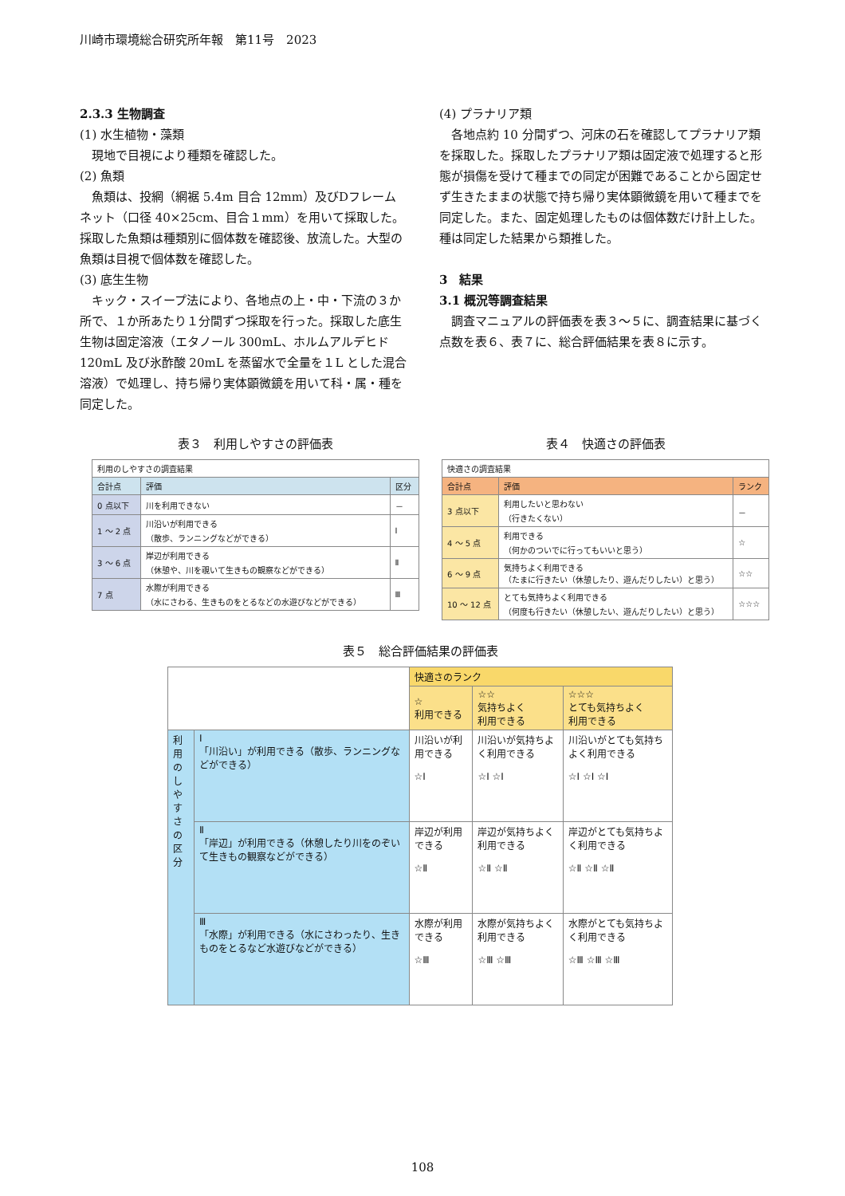川崎市環境総合研究所年報　第11号　2023
2.3.3 生物調査
(1) 水生植物・藻類
　現地で目視により種類を確認した。
(2) 魚類
　魚類は、投網（網裾 5.4m 目合 12mm）及びDフレームネット（口径 40×25cm、目合１mm）を用いて採取した。採取した魚類は種類別に個体数を確認後、放流した。大型の魚類は目視で個体数を確認した。
(3) 底生生物
　キック・スイープ法により、各地点の上・中・下流の３か所で、１か所あたり１分間ずつ採取を行った。採取した底生生物は固定溶液（エタノール 300mL、ホルムアルデヒド 120mL 及び氷酢酸 20mL を蒸留水で全量を１L とした混合溶液）で処理し、持ち帰り実体顕微鏡を用いて科・属・種を同定した。
(4) プラナリア類
　各地点約 10 分間ずつ、河床の石を確認してプラナリア類を採取した。採取したプラナリア類は固定液で処理すると形態が損傷を受けて種までの同定が困難であることから固定せず生きたままの状態で持ち帰り実体顕微鏡を用いて種までを同定した。また、固定処理したものは個体数だけ計上した。種は同定した結果から類推した。
3　結果
3.1 概況等調査結果
　調査マニュアルの評価表を表３～５に、調査結果に基づく点数を表６、表７に、総合評価結果を表８に示す。
表３　利用しやすさの評価表
| 利用のしやすさの調査結果 | | |
| 合計点 | 評価 | 区分 |
| 0 点以下 | 川を利用できない | － |
| 1 ～ 2 点 | 川沿いが利用できる （散歩、ランニングなどができる） | Ⅰ |
| 3 ～ 6 点 | 岸辺が利用できる （休憩や、川を覗いて生きもの観察などができる） | Ⅱ |
| 7 点 | 水際が利用できる （水にさわる、生きものをとるなどの水遊びなどができる） | Ⅲ |
表４　快適さの評価表
| 快適さの調査結果 | | |
| 合計点 | 評価 | ランク |
| 3 点以下 | 利用したいと思わない （行きたくない） | － |
| 4 ～ 5 点 | 利用できる （何かのついでに行ってもいいと思う） | ☆ |
| 6 ～ 9 点 | 気持ちよく利用できる （たまに行きたい（休憩したり、遊んだりしたい）と思う） | ☆☆ |
| 10 ～ 12 点 | とても気持ちよく利用できる （何度も行きたい（休憩したい、遊んだりしたい）と思う） | ☆☆☆ |
表５　総合評価結果の評価表
| | | 快適さのランク | | |
| | | ☆ 利用できる | ☆☆ 気持ちよく 利用できる | ☆☆☆ とても気持ちよく 利用できる |
| 利用のしやすさの区分 | Ⅰ 「川沿い」が利用できる（散歩、ランニングなどができる） | 川沿いが利用できる ☆Ⅰ | 川沿いが気持ちよく利用できる ☆Ⅰ ☆Ⅰ | 川沿いがとても気持ちよく利用できる ☆Ⅰ ☆Ⅰ ☆Ⅰ |
| | Ⅱ 「岸辺」が利用できる（休憩したり川をのぞいて生きもの観察などができる） | 岸辺が利用できる ☆Ⅱ | 岸辺が気持ちよく利用できる ☆Ⅱ ☆Ⅱ | 岸辺がとても気持ちよく利用できる ☆Ⅱ ☆Ⅱ ☆Ⅱ |
| | Ⅲ 「水際」が利用できる（水にさわったり、生きものをとるなど水遊びなどができる） | 水際が利用できる ☆Ⅲ | 水際が気持ちよく利用できる ☆Ⅲ ☆Ⅲ | 水際がとても気持ちよく利用できる ☆Ⅲ ☆Ⅲ ☆Ⅲ |
108